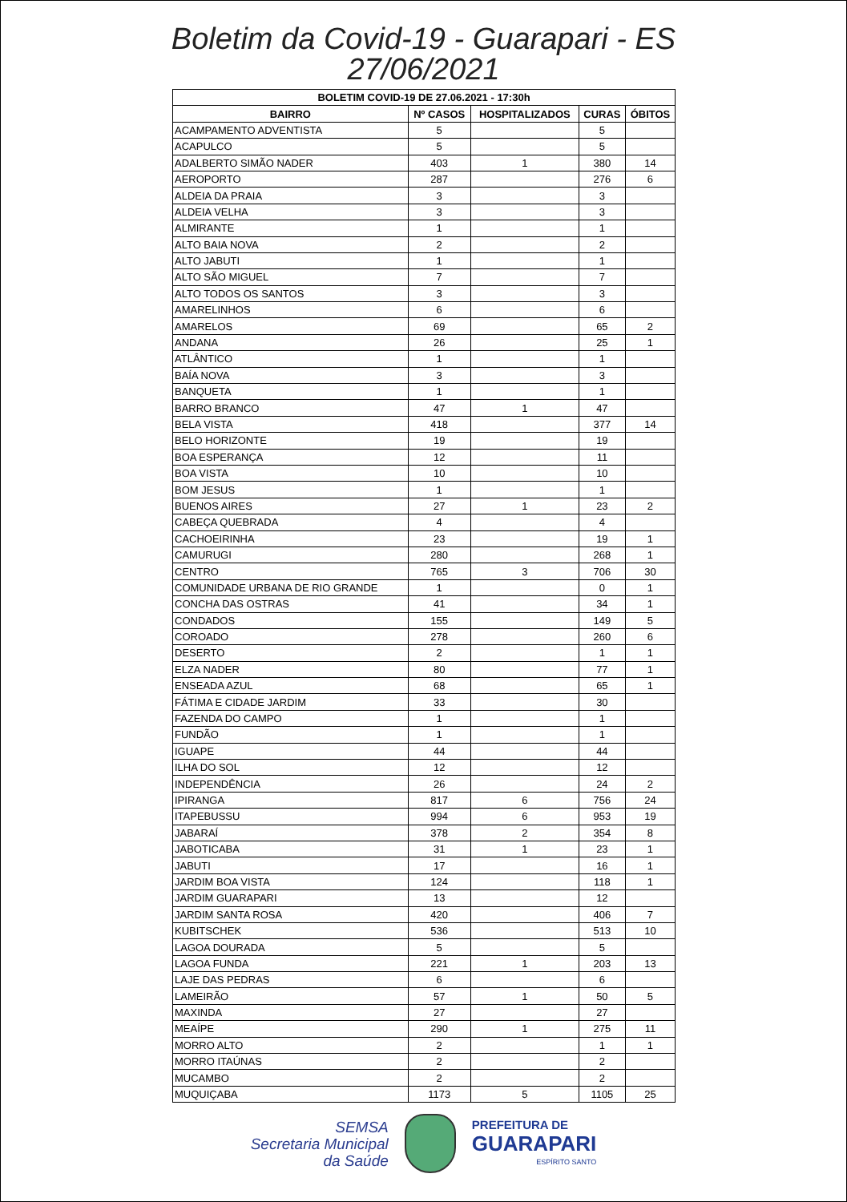Boletim da Covid-19 - Guarapari - ES
27/06/2021
| BOLETIM COVID-19 DE 27.06.2021 - 17:30h | | | | |
| --- | --- | --- | --- | --- |
| BAIRRO | Nº CASOS | HOSPITALIZADOS | CURAS | ÓBITOS |
| ACAMPAMENTO ADVENTISTA | 5 | | 5 | |
| ACAPULCO | 5 | | 5 | |
| ADALBERTO SIMÃO NADER | 403 | 1 | 380 | 14 |
| AEROPORTO | 287 | | 276 | 6 |
| ALDEIA DA PRAIA | 3 | | 3 | |
| ALDEIA VELHA | 3 | | 3 | |
| ALMIRANTE | 1 | | 1 | |
| ALTO BAIA NOVA | 2 | | 2 | |
| ALTO JABUTI | 1 | | 1 | |
| ALTO SÃO MIGUEL | 7 | | 7 | |
| ALTO TODOS OS SANTOS | 3 | | 3 | |
| AMARELINHOS | 6 | | 6 | |
| AMARELOS | 69 | | 65 | 2 |
| ANDANA | 26 | | 25 | 1 |
| ATLÂNTICO | 1 | | 1 | |
| BAÍA NOVA | 3 | | 3 | |
| BANQUETA | 1 | | 1 | |
| BARRO BRANCO | 47 | 1 | 47 | |
| BELA VISTA | 418 | | 377 | 14 |
| BELO HORIZONTE | 19 | | 19 | |
| BOA ESPERANÇA | 12 | | 11 | |
| BOA VISTA | 10 | | 10 | |
| BOM JESUS | 1 | | 1 | |
| BUENOS AIRES | 27 | 1 | 23 | 2 |
| CABEÇA QUEBRADA | 4 | | 4 | |
| CACHOEIRINHA | 23 | | 19 | 1 |
| CAMURUGI | 280 | | 268 | 1 |
| CENTRO | 765 | 3 | 706 | 30 |
| COMUNIDADE URBANA DE RIO GRANDE | 1 | | 0 | 1 |
| CONCHA DAS OSTRAS | 41 | | 34 | 1 |
| CONDADOS | 155 | | 149 | 5 |
| COROADO | 278 | | 260 | 6 |
| DESERTO | 2 | | 1 | 1 |
| ELZA NADER | 80 | | 77 | 1 |
| ENSEADA AZUL | 68 | | 65 | 1 |
| FÁTIMA E CIDADE JARDIM | 33 | | 30 | |
| FAZENDA DO CAMPO | 1 | | 1 | |
| FUNDÃO | 1 | | 1 | |
| IGUAPE | 44 | | 44 | |
| ILHA DO SOL | 12 | | 12 | |
| INDEPENDÊNCIA | 26 | | 24 | 2 |
| IPIRANGA | 817 | 6 | 756 | 24 |
| ITAPEBUSSU | 994 | 6 | 953 | 19 |
| JABARAÍ | 378 | 2 | 354 | 8 |
| JABOTICABA | 31 | 1 | 23 | 1 |
| JABUTI | 17 | | 16 | 1 |
| JARDIM BOA VISTA | 124 | | 118 | 1 |
| JARDIM GUARAPARI | 13 | | 12 | |
| JARDIM SANTA ROSA | 420 | | 406 | 7 |
| KUBITSCHEK | 536 | | 513 | 10 |
| LAGOA DOURADA | 5 | | 5 | |
| LAGOA FUNDA | 221 | 1 | 203 | 13 |
| LAJE DAS PEDRAS | 6 | | 6 | |
| LAMEIRÃO | 57 | 1 | 50 | 5 |
| MAXINDA | 27 | | 27 | |
| MEAÍPE | 290 | 1 | 275 | 11 |
| MORRO ALTO | 2 | | 1 | 1 |
| MORRO ITAÚNAS | 2 | | 2 | |
| MUCAMBO | 2 | | 2 | |
| MUQUIÇABA | 1173 | 5 | 1105 | 25 |
SEMSA
Secretaria Municipal
da Saúde
PREFEITURA DE
GUARAPARI
ESPÍRITO SANTO